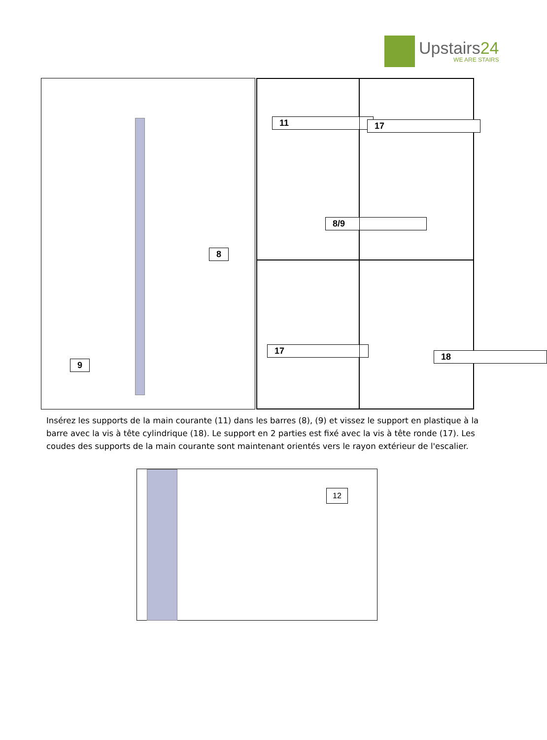Upstairs24
WE ARE STAIRS
8
9
11
8/9
17
17
18
Insérez les supports de la main courante (11) dans les barres (8), (9) et vissez le support en plastique à la barre avec la vis à tête cylindrique (18). Le support en 2 parties est fixé avec la vis à tête ronde (17). Les coudes des supports de la main courante sont maintenant orientés vers le rayon extérieur de l'escalier.
12